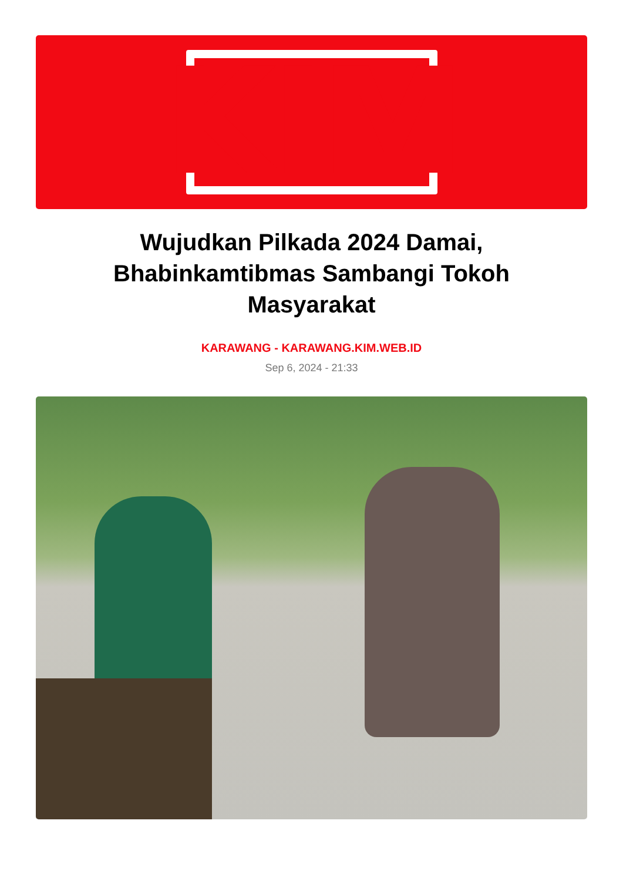KIM
Wujudkan Pilkada 2024 Damai, Bhabinkamtibmas Sambangi Tokoh Masyarakat
KARAWANG - KARAWANG.KIM.WEB.ID
Sep 6, 2024 - 21:33